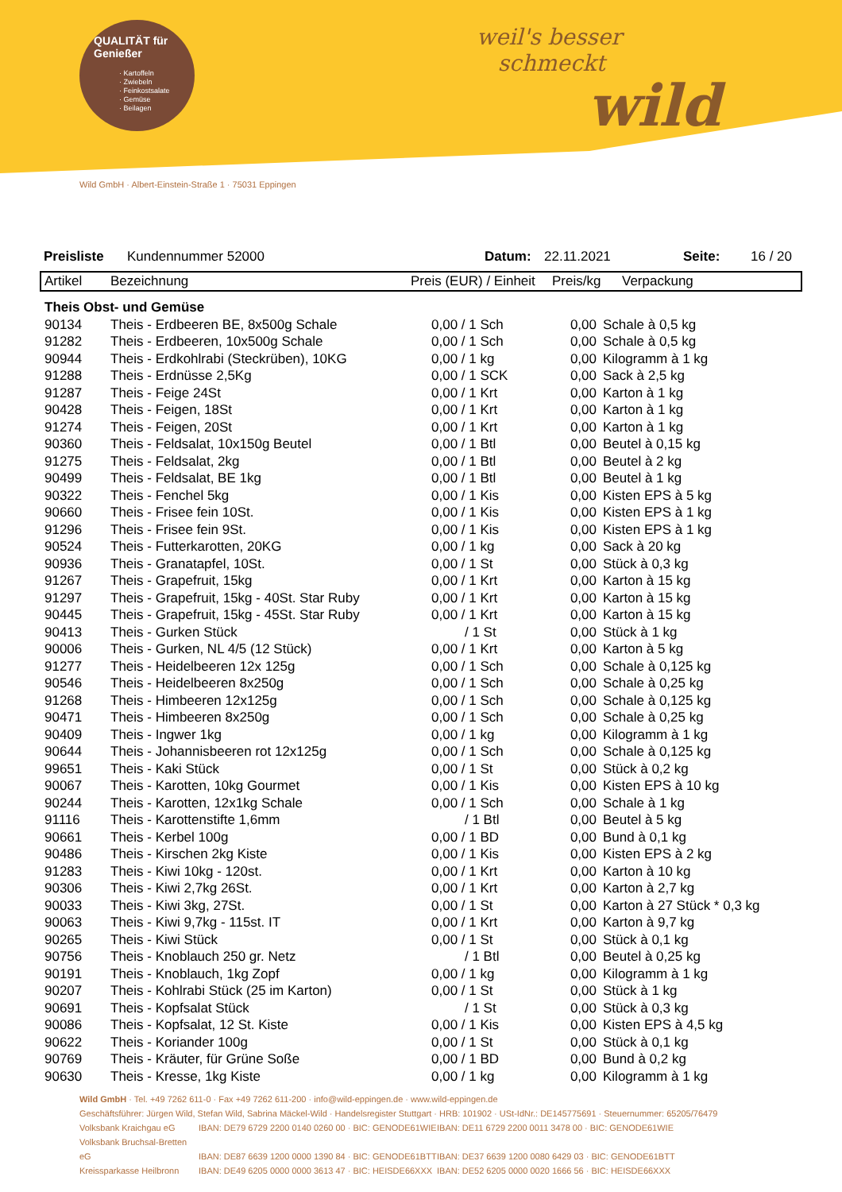QUALITÄT für Genießer
· Kartoffeln
· Zwiebeln
· Feinkostsalate
· Gemüse
· Beilagen
weil's besser
schmeckt
wild
Wild GmbH · Albert-Einstein-Straße 1 · 75031 Eppingen
Preisliste Kundennummer 52000 Datum: 22.11.2021 Seite: 16 / 20
| Artikel | Bezeichnung | Preis (EUR) / Einheit | Preis/kg | Verpackung |
| --- | --- | --- | --- | --- |
| Theis Obst- und Gemüse | | | | |
| 90134 | Theis - Erdbeeren BE, 8x500g Schale | 0,00 / 1 Sch | 0,00 | Schale à 0,5 kg |
| 91282 | Theis - Erdbeeren, 10x500g Schale | 0,00 / 1 Sch | 0,00 | Schale à 0,5 kg |
| 90944 | Theis - Erdkohlrabi (Steckrüben), 10KG | 0,00 / 1 kg | 0,00 | Kilogramm à 1 kg |
| 91288 | Theis - Erdnüsse 2,5Kg | 0,00 / 1 SCK | 0,00 | Sack à 2,5 kg |
| 91287 | Theis - Feige 24St | 0,00 / 1 Krt | 0,00 | Karton à 1 kg |
| 90428 | Theis - Feigen, 18St | 0,00 / 1 Krt | 0,00 | Karton à 1 kg |
| 91274 | Theis - Feigen, 20St | 0,00 / 1 Krt | 0,00 | Karton à 1 kg |
| 90360 | Theis - Feldsalat, 10x150g Beutel | 0,00 / 1 Btl | 0,00 | Beutel à 0,15 kg |
| 91275 | Theis - Feldsalat, 2kg | 0,00 / 1 Btl | 0,00 | Beutel à 2 kg |
| 90499 | Theis - Feldsalat, BE 1kg | 0,00 / 1 Btl | 0,00 | Beutel à 1 kg |
| 90322 | Theis - Fenchel 5kg | 0,00 / 1 Kis | 0,00 | Kisten EPS à 5 kg |
| 90660 | Theis - Frisee fein 10St. | 0,00 / 1 Kis | 0,00 | Kisten EPS à 1 kg |
| 91296 | Theis - Frisee fein 9St. | 0,00 / 1 Kis | 0,00 | Kisten EPS à 1 kg |
| 90524 | Theis - Futterkarotten, 20KG | 0,00 / 1 kg | 0,00 | Sack à 20 kg |
| 90936 | Theis - Granatapfel, 10St. | 0,00 / 1 St | 0,00 | Stück à 0,3 kg |
| 91267 | Theis - Grapefruit, 15kg | 0,00 / 1 Krt | 0,00 | Karton à 15 kg |
| 91297 | Theis - Grapefruit, 15kg - 40St. Star Ruby | 0,00 / 1 Krt | 0,00 | Karton à 15 kg |
| 90445 | Theis - Grapefruit, 15kg - 45St. Star Ruby | 0,00 / 1 Krt | 0,00 | Karton à 15 kg |
| 90413 | Theis - Gurken Stück | / 1 St | 0,00 | Stück à 1 kg |
| 90006 | Theis - Gurken, NL 4/5 (12 Stück) | 0,00 / 1 Krt | 0,00 | Karton à 5 kg |
| 91277 | Theis - Heidelbeeren 12x 125g | 0,00 / 1 Sch | 0,00 | Schale à 0,125 kg |
| 90546 | Theis - Heidelbeeren 8x250g | 0,00 / 1 Sch | 0,00 | Schale à 0,25 kg |
| 91268 | Theis - Himbeeren 12x125g | 0,00 / 1 Sch | 0,00 | Schale à 0,125 kg |
| 90471 | Theis - Himbeeren 8x250g | 0,00 / 1 Sch | 0,00 | Schale à 0,25 kg |
| 90409 | Theis - Ingwer 1kg | 0,00 / 1 kg | 0,00 | Kilogramm à 1 kg |
| 90644 | Theis - Johannisbeeren rot 12x125g | 0,00 / 1 Sch | 0,00 | Schale à 0,125 kg |
| 99651 | Theis - Kaki Stück | 0,00 / 1 St | 0,00 | Stück à 0,2 kg |
| 90067 | Theis - Karotten, 10kg Gourmet | 0,00 / 1 Kis | 0,00 | Kisten EPS à 10 kg |
| 90244 | Theis - Karotten, 12x1kg Schale | 0,00 / 1 Sch | 0,00 | Schale à 1 kg |
| 91116 | Theis - Karottenstifte 1,6mm | / 1 Btl | 0,00 | Beutel à 5 kg |
| 90661 | Theis - Kerbel 100g | 0,00 / 1 BD | 0,00 | Bund à 0,1 kg |
| 90486 | Theis - Kirschen 2kg Kiste | 0,00 / 1 Kis | 0,00 | Kisten EPS à 2 kg |
| 91283 | Theis - Kiwi 10kg - 120st. | 0,00 / 1 Krt | 0,00 | Karton à 10 kg |
| 90306 | Theis - Kiwi 2,7kg 26St. | 0,00 / 1 Krt | 0,00 | Karton à 2,7 kg |
| 90033 | Theis - Kiwi 3kg, 27St. | 0,00 / 1 St | 0,00 | Karton à 27 Stück * 0,3 kg |
| 90063 | Theis - Kiwi 9,7kg - 115st. IT | 0,00 / 1 Krt | 0,00 | Karton à 9,7 kg |
| 90265 | Theis - Kiwi Stück | 0,00 / 1 St | 0,00 | Stück à 0,1 kg |
| 90756 | Theis - Knoblauch 250 gr. Netz | / 1 Btl | 0,00 | Beutel à 0,25 kg |
| 90191 | Theis - Knoblauch, 1kg Zopf | 0,00 / 1 kg | 0,00 | Kilogramm à 1 kg |
| 90207 | Theis - Kohlrabi Stück (25 im Karton) | 0,00 / 1 St | 0,00 | Stück à 1 kg |
| 90691 | Theis - Kopfsalat Stück | / 1 St | 0,00 | Stück à 0,3 kg |
| 90086 | Theis - Kopfsalat, 12 St. Kiste | 0,00 / 1 Kis | 0,00 | Kisten EPS à 4,5 kg |
| 90622 | Theis - Koriander 100g | 0,00 / 1 St | 0,00 | Stück à 0,1 kg |
| 90769 | Theis - Kräuter, für Grüne Soße | 0,00 / 1 BD | 0,00 | Bund à 0,2 kg |
| 90630 | Theis - Kresse, 1kg Kiste | 0,00 / 1 kg | 0,00 | Kilogramm à 1 kg |
Wild GmbH · Tel. +49 7262 611-0 · Fax +49 7262 611-200 · info@wild-eppingen.de · www.wild-eppingen.de
Geschäftsführer: Jürgen Wild, Stefan Wild, Sabrina Mäckel-Wild · Handelsregister Stuttgart · HRB: 101902 · USt-IdNr.: DE145775691 · Steuernummer: 65205/76479
Volksbank Kraichgau eG IBAN: DE79 6729 2200 0140 0260 00 · BIC: GENODE61WIE IBAN: DE11 6729 2200 0011 3478 00 · BIC: GENODE61WIE
Volksbank Bruchsal-Bretten eG IBAN: DE87 6639 1200 0000 1390 84 · BIC: GENODE61BTT IBAN: DE37 6639 1200 0080 6429 03 · BIC: GENODE61BTT
Kreissparkasse Heilbronn IBAN: DE49 6205 0000 0000 3613 47 · BIC: HEISDE66XXX IBAN: DE52 6205 0000 0020 1666 56 · BIC: HEISDE66XXX